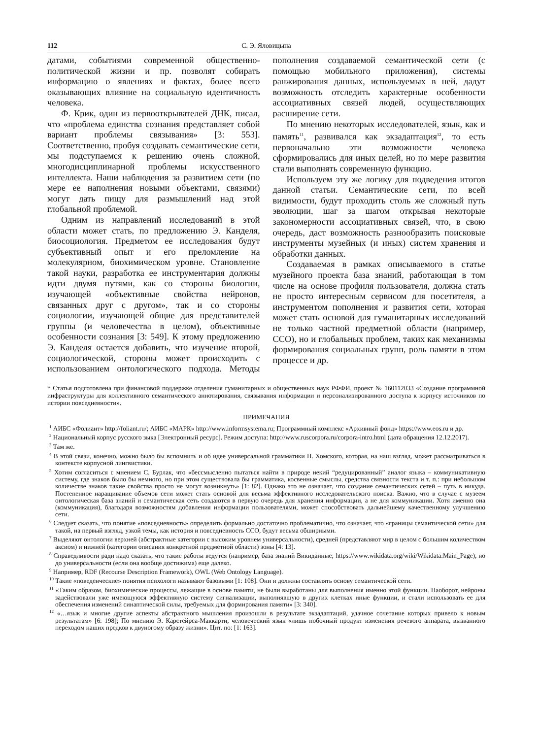112 С. Э. Яловицына
датами, событиями современной общественно-политической жизни и пр. позволят собирать информацию о явлениях и фактах, более всего оказывающих влияние на социальную идентичность человека.
Ф. Крик, один из первооткрывателей ДНК, писал, что «проблема единства сознания представляет собой вариант проблемы связывания» [3: 553]. Соответственно, пробуя создавать семантические сети, мы подступаемся к решению очень сложной, многодисциплинарной проблемы искусственного интеллекта. Наши наблюдения за развитием сети (по мере ее наполнения новыми объектами, связями) могут дать пищу для размышлений над этой глобальной проблемой.
Одним из направлений исследований в этой области может стать, по предложению Э. Канделя, биосоциология. Предметом ее исследования будут субъективный опыт и его преломление на молекулярном, биохимическом уровне. Становление такой науки, разработка ее инструментария должны идти двумя путями, как со стороны биологии, изучающей «объективные свойства нейронов, связанных друг с другом», так и со стороны социологии, изучающей общие для представителей группы (и человечества в целом), объективные особенности сознания [3: 549]. К этому предложению Э. Канделя остается добавить, что изучение второй, социологической, стороны может происходить с использованием онтологического подхода. Методы пополнения создаваемой семантической сети (с помощью мобильного приложения), системы ранжирования данных, используемых в ней, дадут возможность отследить характерные особенности ассоциативных связей людей, осуществляющих расширение сети.
По мнению некоторых исследователей, язык, как и память<sup>11</sup>, развивался как экзадаптация<sup>12</sup>, то есть первоначально эти возможности человека сформировались для иных целей, но по мере развития стали выполнять современную функцию.
Используем эту же логику для подведения итогов данной статьи. Семантические сети, по всей видимости, будут проходить столь же сложный путь эволюции, шаг за шагом открывая некоторые закономерности ассоциативных связей, что, в свою очередь, даст возможность разнообразить поисковые инструменты музейных (и иных) систем хранения и обработки данных.
Создаваемая в рамках описываемого в статье музейного проекта база знаний, работающая в том числе на основе профиля пользователя, должна стать не просто интересным сервисом для посетителя, а инструментом пополнения и развития сети, которая может стать основой для гуманитарных исследований не только частной предметной области (например, ССО), но и глобальных проблем, таких как механизмы формирования социальных групп, роль памяти в этом процессе и др.
* Статья подготовлена при финансовой поддержке отделения гуманитарных и общественных наук РФФИ, проект № 160112033 «Создание программной инфраструктуры для коллективного семантического аннотирования, связывания информации и персонализированного доступа к корпусу источников по истории повседневности».
ПРИМЕЧАНИЯ
<sup>1</sup> АИБС «Фолиант» http://foliant.ru/; АИБС «МАРК» http://www.informsystema.ru; Программный комплекс «Архивный фонд» https://www.eos.ru и др.
<sup>2</sup> Национальный корпус русского зыка [Электронный ресурс]. Режим доступа: http://www.ruscorpora.ru/corpora-intro.html (дата обращения 12.12.2017).
<sup>3</sup> Там же.
<sup>4</sup> В этой связи, конечно, можно было бы вспомнить и об идее универсальной грамматики Н. Хомского, которая, на наш взгляд, может рассматриваться в контексте корпусной лингвистики.
<sup>5</sup> Хотим согласиться с мнением С. Бурлак, что «бессмысленно пытаться найти в природе некий “редуцированный” аналог языка – коммуникативную систему, где знаков было бы немного, но при этом существовала бы грамматика, косвенные смыслы, средства связности текста и т. п.: при небольшом количестве знаков такие свойства просто не могут возникнуть» [1: 82]. Однако это не означает, что создание семантических сетей – путь в никуда. Постепенное наращивание объемов сети может стать основой для весьма эффективного исследовательского поиска. Важно, что в случае с музеем онтологическая база знаний и семантическая сеть создаются в первую очередь для хранения информации, а не для коммуникации. Хотя именно она (коммуникация), благодаря возможностям добавления информации пользователями, может способствовать дальнейшему качественному улучшению сети.
<sup>6</sup> Следует сказать, что понятие «повседневность» определить формально достаточно проблематично, что означает, что «границы семантической сети» для такой, на первый взгляд, узкой темы, как история и повседневность ССО, будут весьма обширными.
<sup>7</sup> Выделяют онтологии верхней (абстрактные категории с высоким уровнем универсальности), средней (представляют мир в целом с большим количеством аксиом) и нижней (категории описания конкретной предметной области) зоны [4: 13].
<sup>8</sup> Справедливости ради надо сказать, что такие работы ведутся (например, база знаний Викиданные; https://www.wikidata.org/wiki/Wikidata:Main_Page), но до универсальности (если она вообще достижима) еще далеко.
<sup>9</sup> Например, RDF (Recourse Description Framework), OWL (Web Ontology Language).
<sup>10</sup> Такие «поведенческие» понятия психологи называют базовыми [1: 108]. Они и должны составлять основу семантической сети.
<sup>11</sup> «Таким образом, биохимические процессы, лежащие в основе памяти, не были выработаны для выполнения именно этой функции. Наоборот, нейроны задействовали уже имеющуюся эффективную систему сигнализации, выполнявшую в других клетках иные функции, и стали использовать ее для обеспечения изменений синаптической силы, требуемых для формирования памяти» [3: 340].
<sup>12</sup> «…язык и многие другие аспекты абстрактного мышления произошли в результате экзадаптаций, удачное сочетание которых привело к новым результатам» [6: 198]; По мнению Э. Карстейрса-Маккарти, человеческий язык «лишь побочный продукт изменения речевого аппарата, вызванного переходом наших предков к двуногому образу жизни». Цит. по: [1: 163].